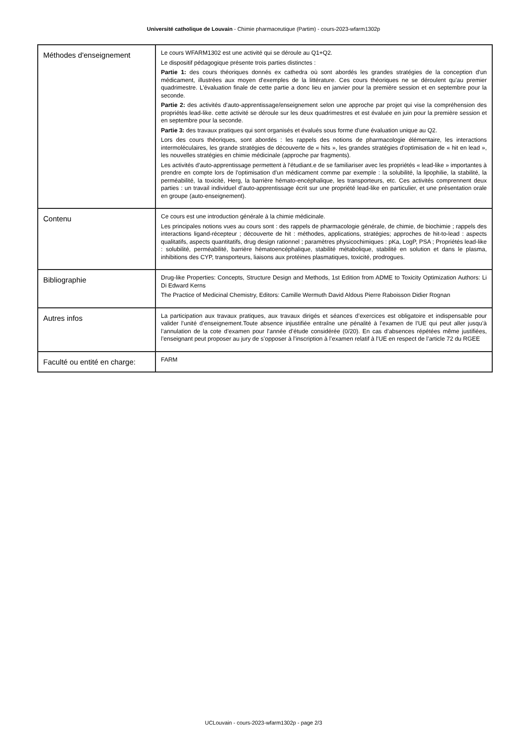Université catholique de Louvain - Chimie pharmaceutique (Partim) - cours-2023-wfarm1302p
| Méthodes d'enseignement | Le cours WFARM1302 est une activité qui se déroule au Q1+Q2. Le dispositif pédagogique présente trois parties distinctes : Partie 1: des cours théoriques donnés ex cathedra où sont abordés les grandes stratégies de la conception d'un médicament, illustrées aux moyen d'exemples de la littérature. Ces cours théoriques ne se déroulent qu'au premier quadrimestre. L'évaluation finale de cette partie a donc lieu en janvier pour la première session et en septembre pour la seconde. Partie 2: des activités d'auto-apprentissage/enseignement selon une approche par projet qui vise la compréhension des propriétés lead-like. cette activité se déroule sur les deux quadrimestres et est évaluée en juin pour la première session et en septembre pour la seconde. Partie 3: des travaux pratiques qui sont organisés et évalués sous forme d'une évaluation unique au Q2. Lors des cours théoriques, sont abordés : les rappels des notions de pharmacologie élémentaire, les interactions intermoléculaires, les grande stratégies de découverte de « hits », les grandes stratégies d'optimisation de « hit en lead », les nouvelles stratégies en chimie médicinale (approche par fragments). Les activités d'auto-apprentissage permettent à l'étudiant.e de se familiariser avec les propriétés « lead-like » importantes à prendre en compte lors de l'optimisation d'un médicament comme par exemple : la solubilité, la lipophilie, la stabilité, la perméabilité, la toxicité, Herg, la barrière hémato-encéphalique, les transporteurs, etc. Ces activités comprennent deux parties : un travail individuel d'auto-apprentissage écrit sur une propriété lead-like en particulier, et une présentation orale en groupe (auto-enseignement). |
| Contenu | Ce cours est une introduction générale à la chimie médicinale. Les principales notions vues au cours sont : des rappels de pharmacologie générale, de chimie, de biochimie ; rappels des interactions ligand-récepteur ; découverte de hit : méthodes, applications, stratégies; approches de hit-to-lead : aspects qualitatifs, aspects quantitatifs, drug design rationnel ; paramètres physicochimiques : pKa, LogP, PSA ; Propriétés lead-like : solubilité, perméabilité, barrière hématoencéphalique, stabilité métabolique, stabilité en solution et dans le plasma, inhibitions des CYP, transporteurs, liaisons aux protéines plasmatiques, toxicité, prodrogues. |
| Bibliographie | Drug-like Properties: Concepts, Structure Design and Methods, 1st Edition from ADME to Toxicity Optimization Authors: Li Di Edward Kerns The Practice of Medicinal Chemistry, Editors: Camille Wermuth David Aldous Pierre Raboisson Didier Rognan |
| Autres infos | La participation aux travaux pratiques, aux travaux dirigés et séances d’exercices est obligatoire et indispensable pour valider l’unité d’enseignement.Toute absence injustifiée entraîne une pénalité à l’examen de l’UE qui peut aller jusqu’à l’annulation de la cote d’examen pour l’année d’étude considérée (0/20). En cas d’absences répétées même justifiées, l’enseignant peut proposer au jury de s’opposer à l’inscription à l’examen relatif à l’UE en respect de l’article 72 du RGEE |
| Faculté ou entité en charge: | FARM |
UCLouvain - cours-2023-wfarm1302p - page 2/3